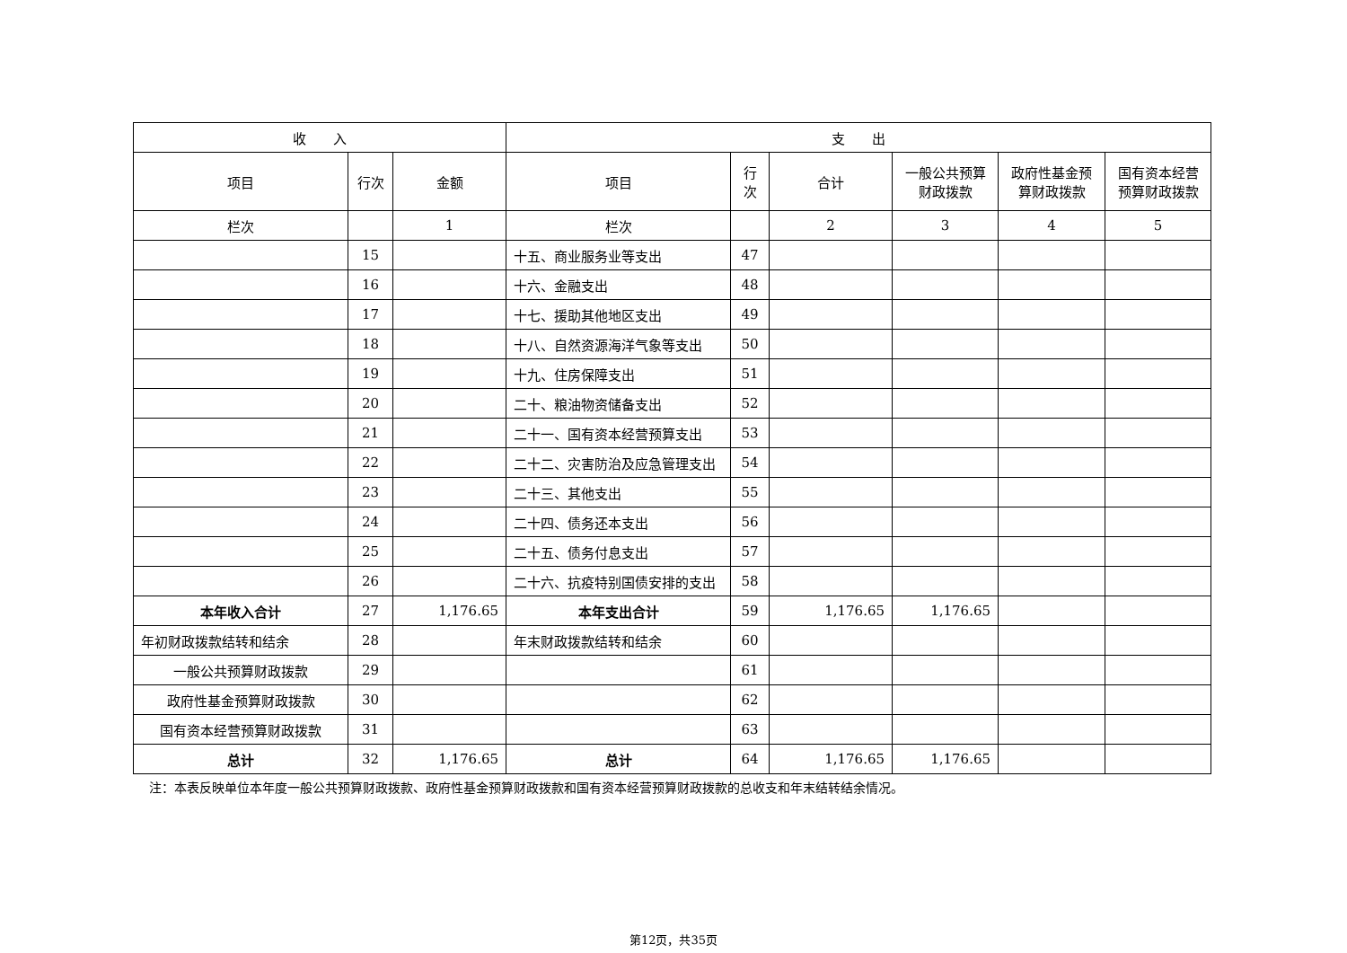| 收 入 | | | 支 出 | | | | | |
| --- | --- | --- | --- | --- | --- | --- | --- | --- |
| 项目 | 行次 | 金额 | 项目 | 行次 | 合计 | 一般公共预算财政拨款 | 政府性基金预算财政拨款 | 国有资本经营预算财政拨款 |
| 栏次 | | 1 | 栏次 | | 2 | 3 | 4 | 5 |
| | 15 | | 十五、商业服务业等支出 | 47 | | | | |
| | 16 | | 十六、金融支出 | 48 | | | | |
| | 17 | | 十七、援助其他地区支出 | 49 | | | | |
| | 18 | | 十八、自然资源海洋气象等支出 | 50 | | | | |
| | 19 | | 十九、住房保障支出 | 51 | | | | |
| | 20 | | 二十、粮油物资储备支出 | 52 | | | | |
| | 21 | | 二十一、国有资本经营预算支出 | 53 | | | | |
| | 22 | | 二十二、灾害防治及应急管理支出 | 54 | | | | |
| | 23 | | 二十三、其他支出 | 55 | | | | |
| | 24 | | 二十四、债务还本支出 | 56 | | | | |
| | 25 | | 二十五、债务付息支出 | 57 | | | | |
| | 26 | | 二十六、抗疫特别国债安排的支出 | 58 | | | | |
| 本年收入合计 | 27 | 1,176.65 | 本年支出合计 | 59 | 1,176.65 | 1,176.65 | | |
| 年初财政拨款结转和结余 | 28 | | 年末财政拨款结转和结余 | 60 | | | | |
| 一般公共预算财政拨款 | 29 | | | 61 | | | | |
| 政府性基金预算财政拨款 | 30 | | | 62 | | | | |
| 国有资本经营预算财政拨款 | 31 | | | 63 | | | | |
| 总计 | 32 | 1,176.65 | 总计 | 64 | 1,176.65 | 1,176.65 | | |
注：本表反映单位本年度一般公共预算财政拨款、政府性基金预算财政拨款和国有资本经营预算财政拨款的总收支和年末结转结余情况。
第12页，共35页